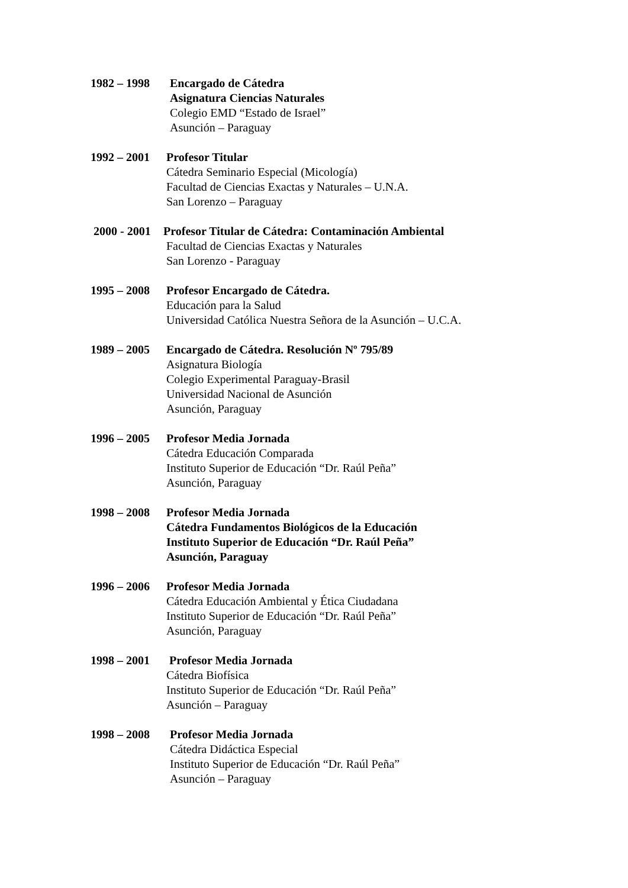1982 – 1998
Encargado de Cátedra
Asignatura Ciencias Naturales
Colegio EMD “Estado de Israel”
Asunción – Paraguay
1992 – 2001
Profesor Titular
Cátedra Seminario Especial (Micología)
Facultad de Ciencias Exactas y Naturales – U.N.A.
San Lorenzo – Paraguay
2000 - 2001
Profesor Titular de Cátedra: Contaminación Ambiental
Facultad de Ciencias Exactas y Naturales
San Lorenzo - Paraguay
1995 – 2008
Profesor Encargado de Cátedra.
Educación para la Salud
Universidad Católica Nuestra Señora de la Asunción – U.C.A.
1989 – 2005
Encargado de Cátedra. Resolución Nº 795/89
Asignatura Biología
Colegio Experimental Paraguay-Brasil
Universidad Nacional de Asunción
Asunción, Paraguay
1996 – 2005
Profesor Media Jornada
Cátedra Educación Comparada
Instituto Superior de Educación “Dr. Raúl Peña”
Asunción, Paraguay
1998 – 2008
Profesor Media Jornada
Cátedra Fundamentos Biológicos de la Educación
Instituto Superior de Educación “Dr. Raúl Peña”
Asunción, Paraguay
1996 – 2006
Profesor Media Jornada
Cátedra Educación Ambiental y Ética Ciudadana
Instituto Superior de Educación “Dr. Raúl Peña”
Asunción, Paraguay
1998 – 2001
Profesor Media Jornada
Cátedra Biofísica
Instituto Superior de Educación “Dr. Raúl Peña”
Asunción – Paraguay
1998 – 2008
Profesor Media Jornada
Cátedra Didáctica Especial
Instituto Superior de Educación “Dr. Raúl Peña”
Asunción – Paraguay